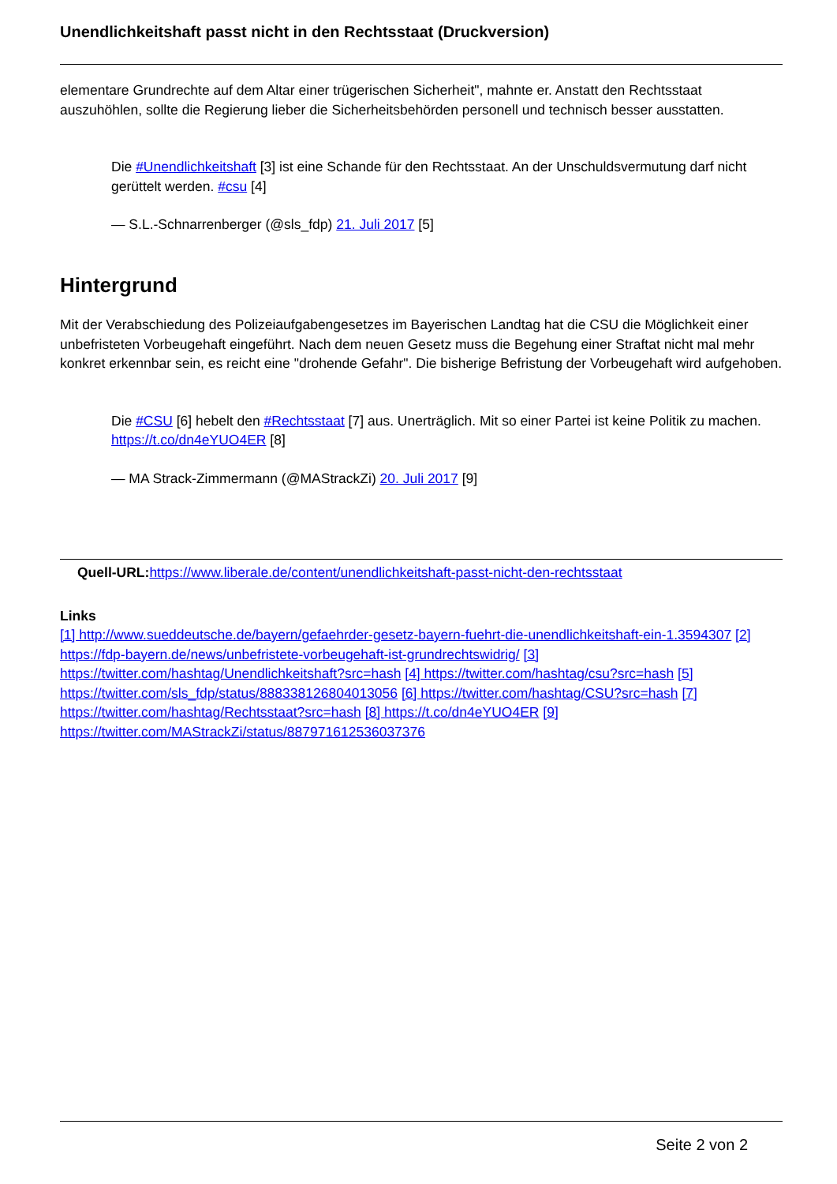Unendlichkeitshaft passt nicht in den Rechtsstaat (Druckversion)
elementare Grundrechte auf dem Altar einer trügerischen Sicherheit", mahnte er. Anstatt den Rechtsstaat auszuhöhlen, sollte die Regierung lieber die Sicherheitsbehörden personell und technisch besser ausstatten.
Die #Unendlichkeitshaft [3] ist eine Schande für den Rechtsstaat. An der Unschuldsvermutung darf nicht gerüttelt werden. #csu [4]
— S.L.-Schnarrenberger (@sls_fdp) 21. Juli 2017 [5]
Hintergrund
Mit der Verabschiedung des Polizeiaufgabengesetzes im Bayerischen Landtag hat die CSU die Möglichkeit einer unbefristeten Vorbeugehaft eingeführt. Nach dem neuen Gesetz muss die Begehung einer Straftat nicht mal mehr konkret erkennbar sein, es reicht eine "drohende Gefahr". Die bisherige Befristung der Vorbeugehaft wird aufgehoben.
Die #CSU [6] hebelt den #Rechtsstaat [7] aus. Unerträglich. Mit so einer Partei ist keine Politik zu machen. https://t.co/dn4eYUO4ER [8]
— MA Strack-Zimmermann (@MAStrackZi) 20. Juli 2017 [9]
Quell-URL: https://www.liberale.de/content/unendlichkeitshaft-passt-nicht-den-rechtsstaat
Links
[1] http://www.sueddeutsche.de/bayern/gefaehrder-gesetz-bayern-fuehrt-die-unendlichkeitshaft-ein-1.3594307 [2] https://fdp-bayern.de/news/unbefristete-vorbeugehaft-ist-grundrechtswidrig/ [3] https://twitter.com/hashtag/Unendlichkeitshaft?src=hash [4] https://twitter.com/hashtag/csu?src=hash [5] https://twitter.com/sls_fdp/status/888338126804013056 [6] https://twitter.com/hashtag/CSU?src=hash [7] https://twitter.com/hashtag/Rechtsstaat?src=hash [8] https://t.co/dn4eYUO4ER [9] https://twitter.com/MAStrackZi/status/887971612536037376
Seite 2 von 2